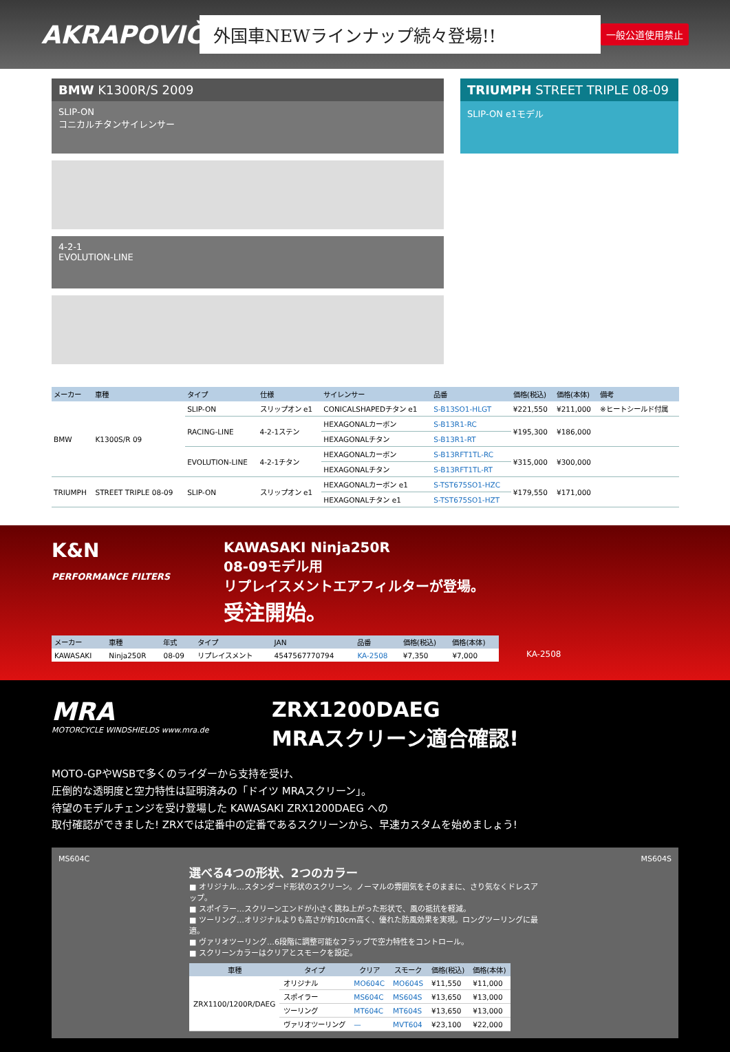AKRAPOVIČ
外国車NEWラインナップ続々登場!!
一般公道使用禁止
BMW K1300R/S 2009
SLIP-ON
コニカルチタンサイレンサー
4-2-1
EVOLUTION-LINE
TRIUMPH STREET TRIPLE 08-09
SLIP-ON e1モデル
| メーカー | 車種 | タイプ | 仕様 | サイレンサー | 品番 | 価格(税込) | 価格(本体) | 備考 |
| --- | --- | --- | --- | --- | --- | --- | --- | --- |
| BMW | K1300S/R 09 | SLIP-ON | スリップオン e1 | CONICALSHAPEDチタン e1 | S-B13SO1-HLGT | ¥221,550 | ¥211,000 | ※ヒートシールド付属 |
| | | RACING-LINE | 4-2-1ステン | HEXAGONALカーボン | S-B13R1-RC | ¥195,300 | ¥186,000 | |
| | | | | HEXAGONALチタン | S-B13R1-RT | | | |
| | | EVOLUTION-LINE | 4-2-1チタン | HEXAGONALカーボン | S-B13RFT1TL-RC | ¥315,000 | ¥300,000 | |
| | | | | HEXAGONALチタン | S-B13RFT1TL-RT | | | |
| TRIUMPH | STREET TRIPLE 08-09 | SLIP-ON | スリップオン e1 | HEXAGONALカーボン e1 | S-TST675SO1-HZC | ¥179,550 | ¥171,000 | |
| | | | | HEXAGONALチタン e1 | S-TST675SO1-HZT | | | |
K&N
PERFORMANCE FILTERS
KAWASAKI Ninja250R
08-09モデル用
リプレイスメントエアフィルターが登場。
受注開始。
| メーカー | 車種 | 年式 | タイプ | JAN | 品番 | 価格(税込) | 価格(本体) |
| --- | --- | --- | --- | --- | --- | --- | --- |
| KAWASAKI | Ninja250R | 08-09 | リプレイスメント | 4547567770794 | KA-2508 | ¥7,350 | ¥7,000 |
KA-2508
MRA
MOTORCYCLE WINDSHIELDS www.mra.de
ZRX1200DAEG
MRAスクリーン適合確認!
MOTO-GPやWSBで多くのライダーから支持を受け、
圧倒的な透明度と空力特性は証明済みの「ドイツ MRAスクリーン」。
待望のモデルチェンジを受け登場した KAWASAKI ZRX1200DAEG への
取付確認ができました! ZRXでは定番中の定番であるスクリーンから、早速カスタムを始めましょう!
MS604C MS604S
選べる4つの形状、2つのカラー
■ オリジナル…スタンダード形状のスクリーン。ノーマルの雰囲気をそのままに、さり気なくドレスアップ。
■ スポイラー…スクリーンエンドが小さく跳ね上がった形状で、風の抵抗を軽減。
■ ツーリング…オリジナルよりも高さが約10cm高く、優れた防風効果を実現。ロングツーリングに最適。
■ ヴァリオツーリング…6段階に調整可能なフラップで空力特性をコントロール。
■ スクリーンカラーはクリアとスモークを設定。
| 車種 | タイプ | クリア | スモーク | 価格(税込) | 価格(本体) |
| --- | --- | --- | --- | --- | --- |
| ZRX1100/1200R/DAEG | オリジナル | MO604C | MO604S | ¥11,550 | ¥11,000 |
| | スポイラー | MS604C | MS604S | ¥13,650 | ¥13,000 |
| | ツーリング | MT604C | MT604S | ¥13,650 | ¥13,000 |
| | ヴァリオツーリング | — | MVT604 | ¥23,100 | ¥22,000 |